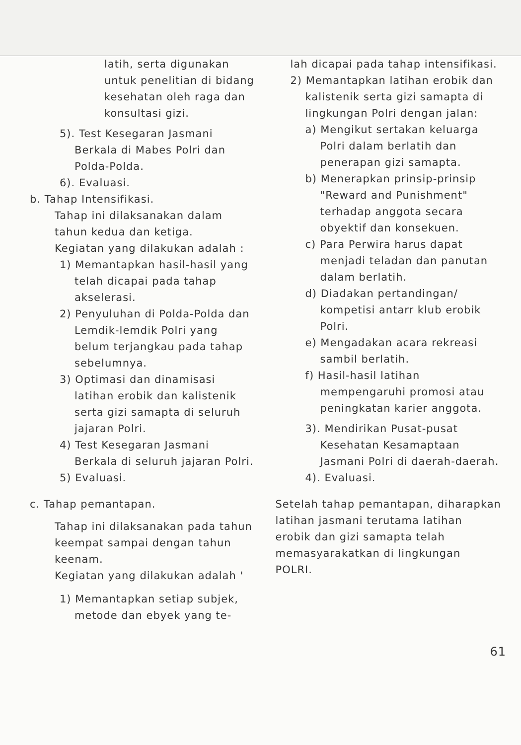latih, serta digunakan untuk penelitian di bidang kesehatan oleh raga dan konsultasi gizi.
5). Test Kesegaran Jasmani Berkala di Mabes Polri dan Polda-Polda.
6). Evaluasi.
b. Tahap Intensifikasi.
Tahap ini dilaksanakan dalam tahun kedua dan ketiga.
Kegiatan yang dilakukan adalah :
1) Memantapkan hasil-hasil yang telah dicapai pada tahap akselerasi.
2) Penyuluhan di Polda-Polda dan Lemdik-lemdik Polri yang belum terjangkau pada tahap sebelumnya.
3) Optimasi dan dinamisasi latihan erobik dan kalistenik serta gizi samapta di seluruh jajaran Polri.
4) Test Kesegaran Jasmani Berkala di seluruh jajaran Polri.
5) Evaluasi.
c. Tahap pemantapan.
Tahap ini dilaksanakan pada tahun keempat sampai dengan tahun keenam.
Kegiatan yang dilakukan adalah '
1) Memantapkan setiap subjek, metode dan ebyek yang te-
lah dicapai pada tahap intensifikasi.
2) Memantapkan latihan erobik dan kalistenik serta gizi samapta di lingkungan Polri dengan jalan:
a) Mengikut sertakan keluarga Polri dalam berlatih dan penerapan gizi samapta.
b) Menerapkan prinsip-prinsip "Reward and Punishment" terhadap anggota secara obyektif dan konsekuen.
c) Para Perwira harus dapat menjadi teladan dan panutan dalam berlatih.
d) Diadakan pertandingan/ kompetisi antarr klub erobik Polri.
e) Mengadakan acara rekreasi sambil berlatih.
f) Hasil-hasil latihan mempengaruhi promosi atau peningkatan karier anggota.
3). Mendirikan Pusat-pusat Kesehatan Kesamaptaan Jasmani Polri di daerah-daerah.
4). Evaluasi.
Setelah tahap pemantapan, diharapkan latihan jasmani terutama latihan erobik dan gizi samapta telah memasyarakatkan di lingkungan POLRI.
61